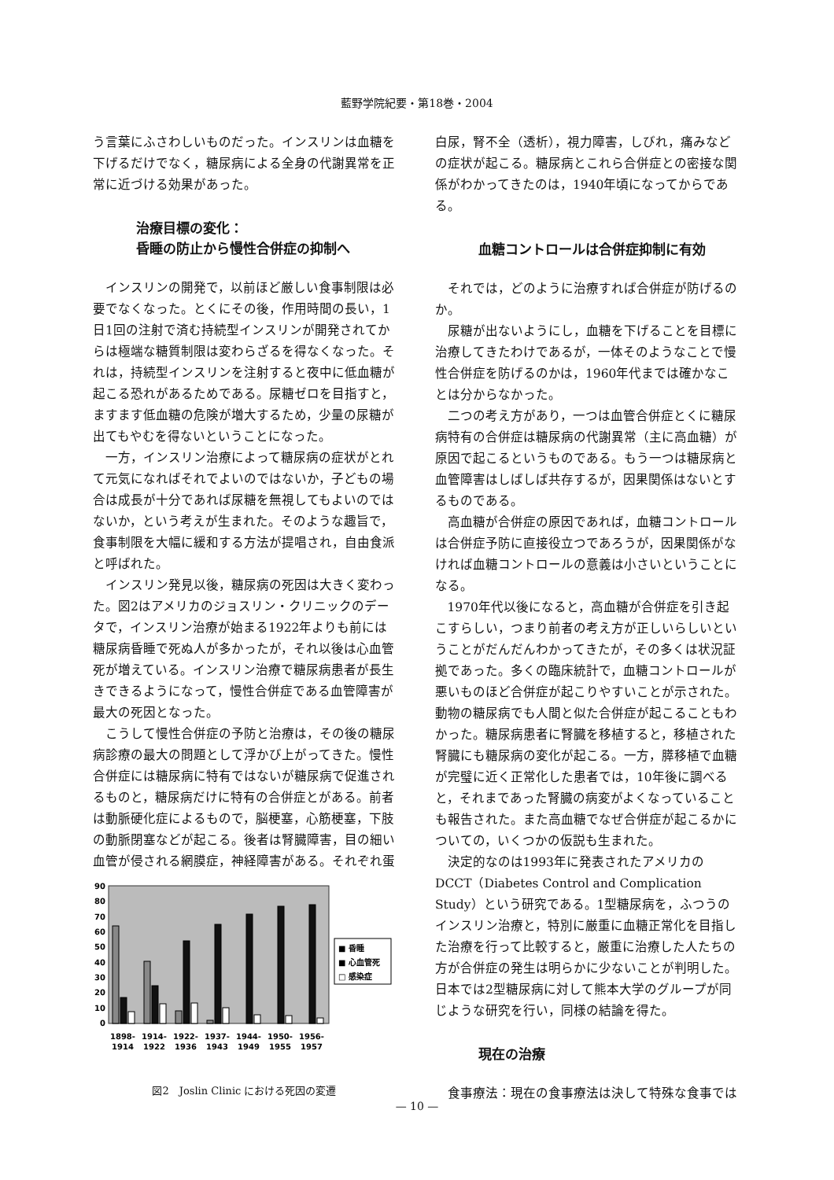藍野学院紀要・第18巻・2004
う言葉にふさわしいものだった。インスリンは血糖を下げるだけでなく，糖尿病による全身の代謝異常を正常に近づける効果があった。
治療目標の変化：
昏睡の防止から慢性合併症の抑制へ
インスリンの開発で，以前ほど厳しい食事制限は必要でなくなった。とくにその後，作用時間の長い，1日1回の注射で済む持続型インスリンが開発されてからは極端な糖質制限は変わらざるを得なくなった。それは，持続型インスリンを注射すると夜中に低血糖が起こる恐れがあるためである。尿糖ゼロを目指すと，ますます低血糖の危険が増大するため，少量の尿糖が出てもやむを得ないということになった。
一方，インスリン治療によって糖尿病の症状がとれて元気になればそれでよいのではないか，子どもの場合は成長が十分であれば尿糖を無視してもよいのではないか，という考えが生まれた。そのような趣旨で，食事制限を大幅に緩和する方法が提唱され，自由食派と呼ばれた。
インスリン発見以後，糖尿病の死因は大きく変わった。図2はアメリカのジョスリン・クリニックのデータで，インスリン治療が始まる1922年よりも前には糖尿病昏睡で死ぬ人が多かったが，それ以後は心血管死が増えている。インスリン治療で糖尿病患者が長生きできるようになって，慢性合併症である血管障害が最大の死因となった。
こうして慢性合併症の予防と治療は，その後の糖尿病診療の最大の問題として浮かび上がってきた。慢性合併症には糖尿病に特有ではないが糖尿病で促進されるものと，糖尿病だけに特有の合併症とがある。前者は動脈硬化症によるもので，脳梗塞，心筋梗塞，下肢の動脈閉塞などが起こる。後者は腎臓障害，目の細い血管が侵される網膜症，神経障害がある。それぞれ蛋
90
80
70
60
50
40
30
20
10
0
■ 昏睡
■ 心血管死
□ 感染症
1898-
1914
1914-
1922
1922-
1936
1937-
1943
1944-
1949
1950-
1955
1956-
1957
図2　Joslin Clinic における死因の変遷
白尿，腎不全（透析），視力障害，しびれ，痛みなどの症状が起こる。糖尿病とこれら合併症との密接な関係がわかってきたのは，1940年頃になってからである。
血糖コントロールは合併症抑制に有効
それでは，どのように治療すれば合併症が防げるのか。
尿糖が出ないようにし，血糖を下げることを目標に治療してきたわけであるが，一体そのようなことで慢性合併症を防げるのかは，1960年代までは確かなことは分からなかった。
二つの考え方があり，一つは血管合併症とくに糖尿病特有の合併症は糖尿病の代謝異常（主に高血糖）が原因で起こるというものである。もう一つは糖尿病と血管障害はしばしば共存するが，因果関係はないとするものである。
高血糖が合併症の原因であれば，血糖コントロールは合併症予防に直接役立つであろうが，因果関係がなければ血糖コントロールの意義は小さいということになる。
1970年代以後になると，高血糖が合併症を引き起こすらしい，つまり前者の考え方が正しいらしいということがだんだんわかってきたが，その多くは状況証拠であった。多くの臨床統計で，血糖コントロールが悪いものほど合併症が起こりやすいことが示された。動物の糖尿病でも人間と似た合併症が起こることもわかった。糖尿病患者に腎臓を移植すると，移植された腎臓にも糖尿病の変化が起こる。一方，膵移植で血糖が完璧に近く正常化した患者では，10年後に調べると，それまであった腎臓の病変がよくなっていることも報告された。また高血糖でなぜ合併症が起こるかについての，いくつかの仮説も生まれた。
決定的なのは1993年に発表されたアメリカのDCCT（Diabetes Control and Complication Study）という研究である。1型糖尿病を，ふつうのインスリン治療と，特別に厳重に血糖正常化を目指した治療を行って比較すると，厳重に治療した人たちの方が合併症の発生は明らかに少ないことが判明した。日本では2型糖尿病に対して熊本大学のグループが同じような研究を行い，同様の結論を得た。
現在の治療
食事療法：現在の食事療法は決して特殊な食事では
— 10 —